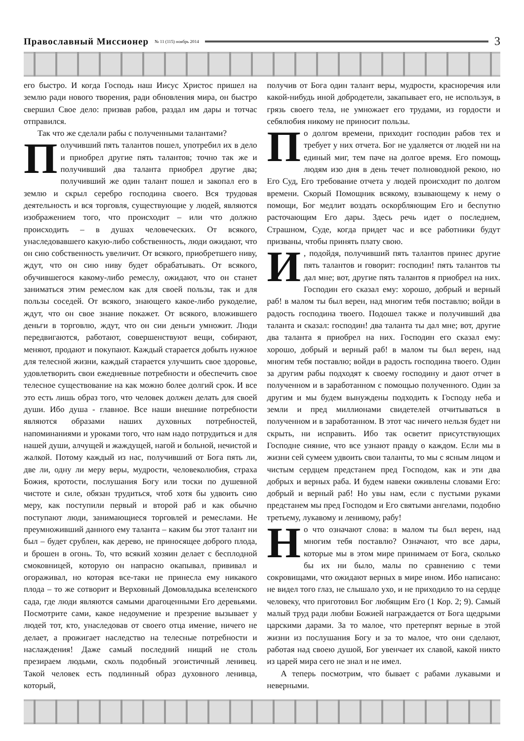Православный Миссионер № 11 (115) ноябрь 2014 3
его быстро. И когда Господь наш Иисус Христос пришел на землю ради нового творения, ради обновления мира, он быстро свершил Свое дело: призвав рабов, раздал им дары и тотчас отправился.
Так что же сделали рабы с полученными талантами?
Получивший пять талантов пошел, употребил их в дело и приобрел другие пять талантов; точно так же и получивший два таланта приобрел другие два; получивший же один талант пошел и закопал его в землю и скрыл серебро господина своего. Вся трудовая деятельность и вся торговля, существующие у людей, являются изображением того, что происходит – или что должно происходить – в душах человеческих. От всякого, унаследовавшего какую-либо собственность, люди ожидают, что он сию собственность увеличит. От всякого, приобретшего ниву, ждут, что он сию ниву будет обрабатывать. От всякого, обучившегося какому-либо ремеслу, ожидают, что он станет заниматься этим ремеслом как для своей пользы, так и для пользы соседей. От всякого, знающего какое-либо рукоделие, ждут, что он свое знание покажет. От всякого, вложившего деньги в торговлю, ждут, что он сии деньги умножит. Люди передвигаются, работают, совершенствуют вещи, собирают, меняют, продают и покупают. Каждый старается добыть нужное для телесной жизни, каждый старается улучшить свое здоровье, удовлетворить свои ежедневные потребности и обеспечить свое телесное существование на как можно более долгий срок. И все это есть лишь образ того, что человек должен делать для своей души. Ибо душа - главное. Все наши внешние потребности являются образами наших духовных потребностей, напоминаниями и уроками того, что нам надо потрудиться и для нашей души, алчущей и жаждущей, нагой и больной, нечистой и жалкой. Потому каждый из нас, получивший от Бога пять ли, две ли, одну ли меру веры, мудрости, человеколюбия, страха Божия, кротости, послушания Богу или тоски по душевной чистоте и силе, обязан трудиться, чтоб хотя бы удвоить сию меру, как поступили первый и второй раб и как обычно поступают люди, занимающиеся торговлей и ремеслами. Не преумноживший данного ему таланта – каким бы этот талант ни был – будет срублен, как дерево, не приносящее доброго плода, и брошен в огонь. То, что всякий хозяин делает с бесплодной смоковницей, которую он напрасно окапывал, прививал и огораживал, но которая все-таки не принесла ему никакого плода – то же сотворит и Верховный Домовладыка вселенского сада, где люди являются самыми драгоценными Его деревьями. Посмотрите сами, какое недоумение и презрение вызывает у людей тот, кто, унаследовав от своего отца имение, ничего не делает, а прожигает наследство на телесные потребности и наслаждения! Даже самый последний нищий не столь презираем людьми, сколь подобный эгоистичный ленивец. Такой человек есть подлинный образ духовного ленивца, который,
получив от Бога один талант веры, мудрости, красноречия или какой-нибудь иной добродетели, закапывает его, не используя, в грязь своего тела, не умножает его трудами, из гордости и себялюбия никому не приносит пользы.
По долгом времени, приходит господин рабов тех и требует у них отчета. Бог не удаляется от людей ни на единый миг, тем паче на долгое время. Его помощь людям изо дня в день течет полноводной рекою, но Его Суд, Его требование отчета у людей происходит по долгом времени. Скорый Помощник всякому, взывающему к нему о помощи, Бог медлит воздать оскорбляющим Его и беспутно расточающим Его дары. Здесь речь идет о последнем, Страшном, Суде, когда придет час и все работники будут призваны, чтобы принять плату свою.
И, подойдя, получивший пять талантов принес другие пять талантов и говорит: господин! пять талантов ты дал мне; вот, другие пять талантов я приобрел на них. Господин его сказал ему: хорошо, добрый и верный раб! в малом ты был верен, над многим тебя поставлю; войди в радость господина твоего. Подошел также и получивший два таланта и сказал: господин! два таланта ты дал мне; вот, другие два таланта я приобрел на них. Господин его сказал ему: хорошо, добрый и верный раб! в малом ты был верен, над многим тебя поставлю; войди в радость господина твоего. Один за другим рабы подходят к своему господину и дают отчет в полученном и в заработанном с помощью полученного. Один за другим и мы будем вынуждены подходить к Господу неба и земли и пред миллионами свидетелей отчитываться в полученном и в заработанном. В этот час ничего нельзя будет ни скрыть, ни исправить. Ибо так осветит присутствующих Господне сияние, что все узнают правду о каждом. Если мы в жизни сей сумеем удвоить свои таланты, то мы с ясным лицом и чистым сердцем предстанем пред Господом, как и эти два добрых и верных раба. И будем навеки оживлены словами Его: добрый и верный раб! Но увы нам, если с пустыми руками предстанем мы пред Господом и Его святыми ангелами, подобно третьему, лукавому и ленивому, рабу!
Но что означают слова: в малом ты был верен, над многим тебя поставлю? Означают, что все дары, которые мы в этом мире принимаем от Бога, сколько бы их ни было, малы по сравнению с теми сокровищами, что ожидают верных в мире ином. Ибо написано: не видел того глаз, не слышало ухо, и не приходило то на сердце человеку, что приготовил Бог любящим Его (1 Кор. 2; 9). Самый малый труд ради любви Божией награждается от Бога щедрыми царскими дарами. За то малое, что претерпят верные в этой жизни из послушания Богу и за то малое, что они сделают, работая над своею душой, Бог увенчает их славой, какой никто из царей мира сего не знал и не имел.
А теперь посмотрим, что бывает с рабами лукавыми и неверными.